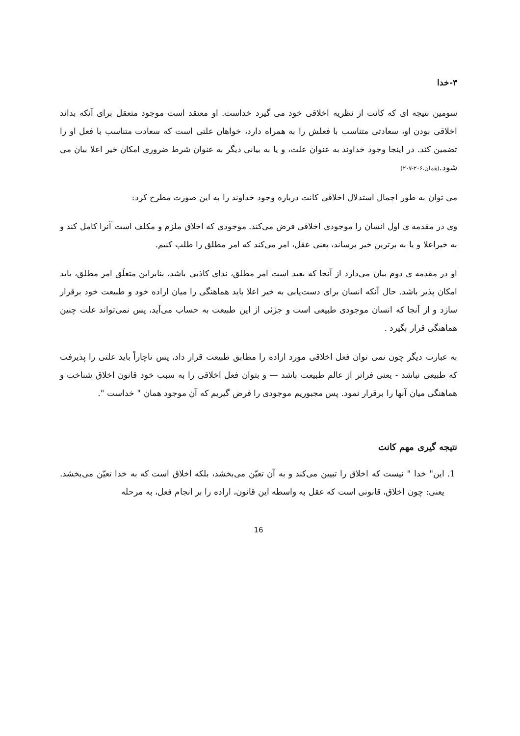۳-خدا
سومین نتیجه ای که کانت از نظریه اخلاقی خود می گیرد خداست. او معتقد است موجود متعقل برای آنکه بداند اخلاقی بودن او، سعادتی متناسب با فعلش را به همراه دارد، خواهان علتی است که سعادت متناسب با فعل او را تضمین کند. در اینجا وجود خداوند به عنوان علت، و یا به بیانی دیگر به عنوان شرط ضروری امکان خیر اعلا بیان می شود.(همان،۲۰۶-۲۰۷)
می توان به طور اجمال استدلال اخلاقی کانت درباره وجود خداوند را به این صورت مطرح کرد:
وی در مقدمه ی اول انسان را موجودی اخلاقی فرض می‌کند. موجودی که اخلاق ملزم و مکلف است آنرا کامل کند و به خیراعلا و یا به برترین خیر برساند، یعنی عقل، امر می‌کند که امر مطلق را طلب کنیم.
او در مقدمه ی دوم بیان می‌دارد از آنجا که بعید است امر مطلق، ندای کاذبی باشد، بنابراین متعلَق امر مطلق، باید امکان پذیر باشد. حال آنکه انسان برای دست‌یابی به خیر اعلا باید هماهنگی را میان اراده خود و طبیعت خود برقرار سازد و از آنجا که انسان موجودی طبیعی است و جزئی از این طبیعت به حساب می‌آید، پس نمی‌تواند علت چنین هماهنگی قرار بگیرد .
به عبارت دیگر چون نمی توان فعل اخلاقی مورد اراده را مطابق طبیعت قرار داد، پس ناچاراً باید علتی را پذیرفت که طبیعی نباشد - یعنی فراتر از عالم طبیعت باشد — و بتوان فعل اخلاقی را به سبب خود قانون اخلاق شناخت و هماهنگی میان آنها را برقرار نمود. پس مجبوریم موجودی را فرض گیریم که آن موجود همان " خداست ".
نتیجه گیری مهم کانت
1. این" خدا " نیست که اخلاق را تبیین می‌کند و به آن تعیّن می‌بخشد، بلکه اخلاق است که به خدا تعیّن می‌بخشد. یعنی: چون اخلاق، قانونی است که عقل به واسطه این قانون، اراده را بر انجام فعل، به مرحله
16